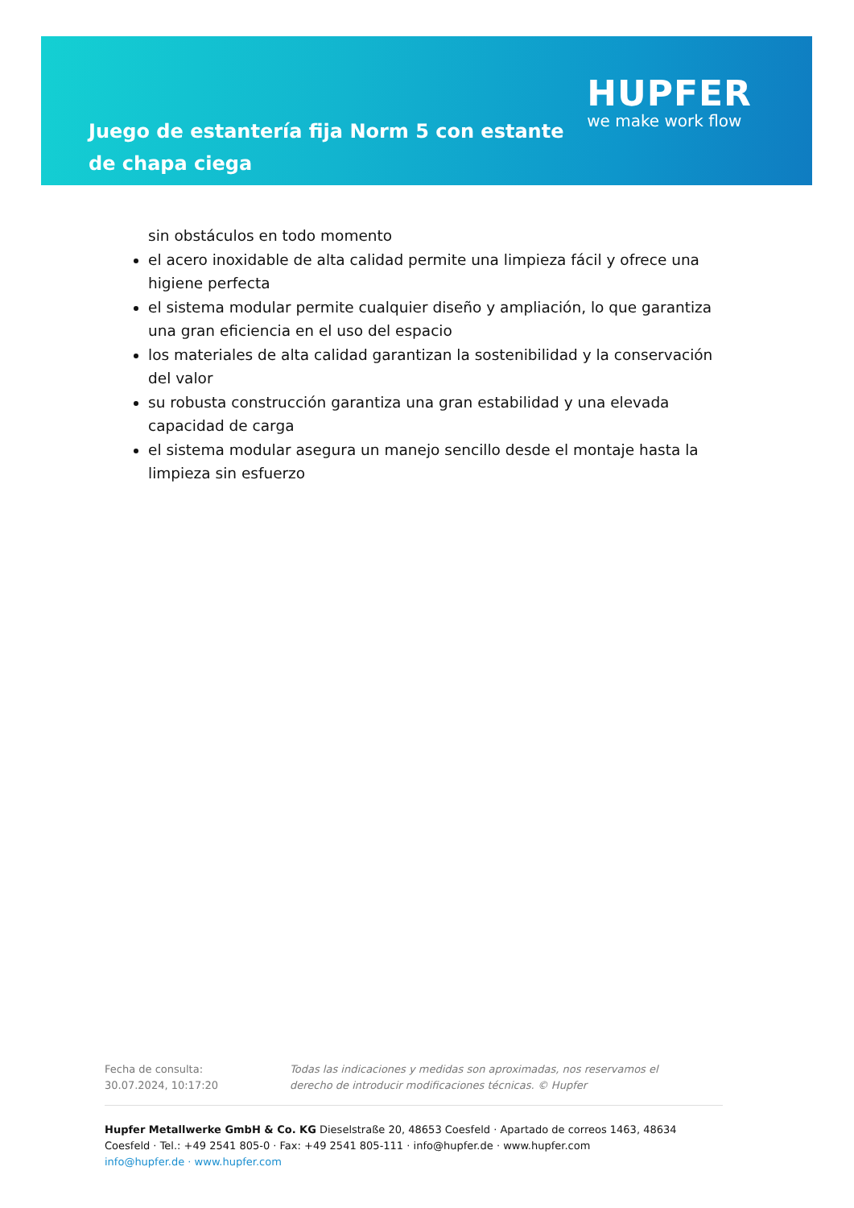Juego de estantería fija Norm 5 con estante de chapa ciega
HUPFER
we make work flow
sin obstáculos en todo momento
el acero inoxidable de alta calidad permite una limpieza fácil y ofrece una higiene perfecta
el sistema modular permite cualquier diseño y ampliación, lo que garantiza una gran eficiencia en el uso del espacio
los materiales de alta calidad garantizan la sostenibilidad y la conservación del valor
su robusta construcción garantiza una gran estabilidad y una elevada capacidad de carga
el sistema modular asegura un manejo sencillo desde el montaje hasta la limpieza sin esfuerzo
Fecha de consulta: 30.07.2024, 10:17:20
Todas las indicaciones y medidas son aproximadas, nos reservamos el derecho de introducir modificaciones técnicas. © Hupfer
Hupfer Metallwerke GmbH & Co. KG Dieselstraße 20, 48653 Coesfeld · Apartado de correos 1463, 48634 Coesfeld · Tel.: +49 2541 805-0 · Fax: +49 2541 805-111 · info@hupfer.de · www.hupfer.com
info@hupfer.de · www.hupfer.com